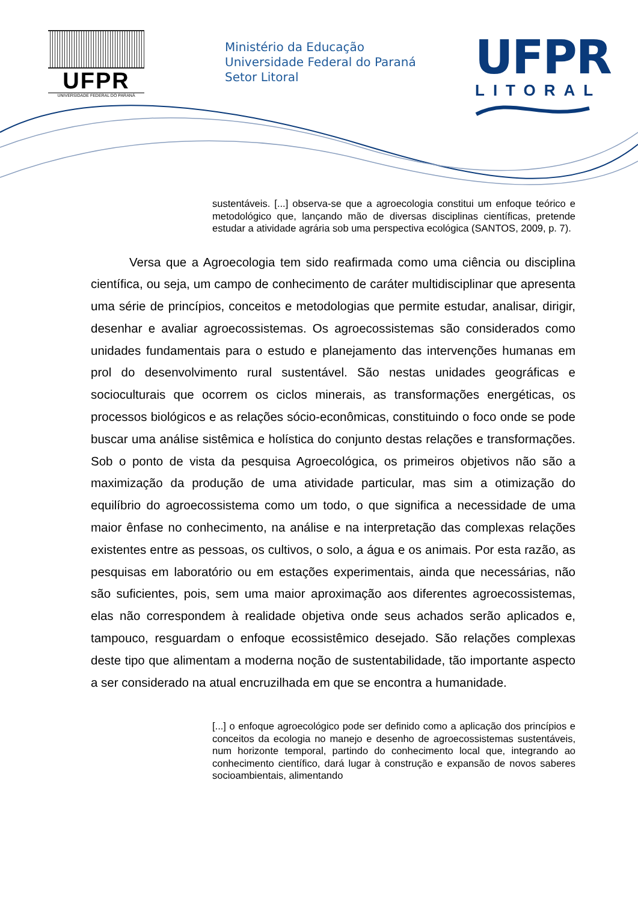UFPR
UNIVERSIDADE FEDERAL DO PARANÁ
Ministério da Educação
Universidade Federal do Paraná
Setor Litoral
UFPR
LITORAL
sustentáveis. [...] observa-se que a agroecologia constitui um enfoque teórico e metodológico que, lançando mão de diversas disciplinas científicas, pretende estudar a atividade agrária sob uma perspectiva ecológica (SANTOS, 2009, p. 7).
Versa que a Agroecologia tem sido reafirmada como uma ciência ou disciplina científica, ou seja, um campo de conhecimento de caráter multidisciplinar que apresenta uma série de princípios, conceitos e metodologias que permite estudar, analisar, dirigir, desenhar e avaliar agroecossistemas. Os agroecossistemas são considerados como unidades fundamentais para o estudo e planejamento das intervenções humanas em prol do desenvolvimento rural sustentável. São nestas unidades geográficas e socioculturais que ocorrem os ciclos minerais, as transformações energéticas, os processos biológicos e as relações sócio-econômicas, constituindo o foco onde se pode buscar uma análise sistêmica e holística do conjunto destas relações e transformações. Sob o ponto de vista da pesquisa Agroecológica, os primeiros objetivos não são a maximização da produção de uma atividade particular, mas sim a otimização do equilíbrio do agroecossistema como um todo, o que significa a necessidade de uma maior ênfase no conhecimento, na análise e na interpretação das complexas relações existentes entre as pessoas, os cultivos, o solo, a água e os animais. Por esta razão, as pesquisas em laboratório ou em estações experimentais, ainda que necessárias, não são suficientes, pois, sem uma maior aproximação aos diferentes agroecossistemas, elas não correspondem à realidade objetiva onde seus achados serão aplicados e, tampouco, resguardam o enfoque ecossistêmico desejado. São relações complexas deste tipo que alimentam a moderna noção de sustentabilidade, tão importante aspecto a ser considerado na atual encruzilhada em que se encontra a humanidade.
[...] o enfoque agroecológico pode ser definido como a aplicação dos princípios e conceitos da ecologia no manejo e desenho de agroecossistemas sustentáveis, num horizonte temporal, partindo do conhecimento local que, integrando ao conhecimento científico, dará lugar à construção e expansão de novos saberes socioambientais, alimentando